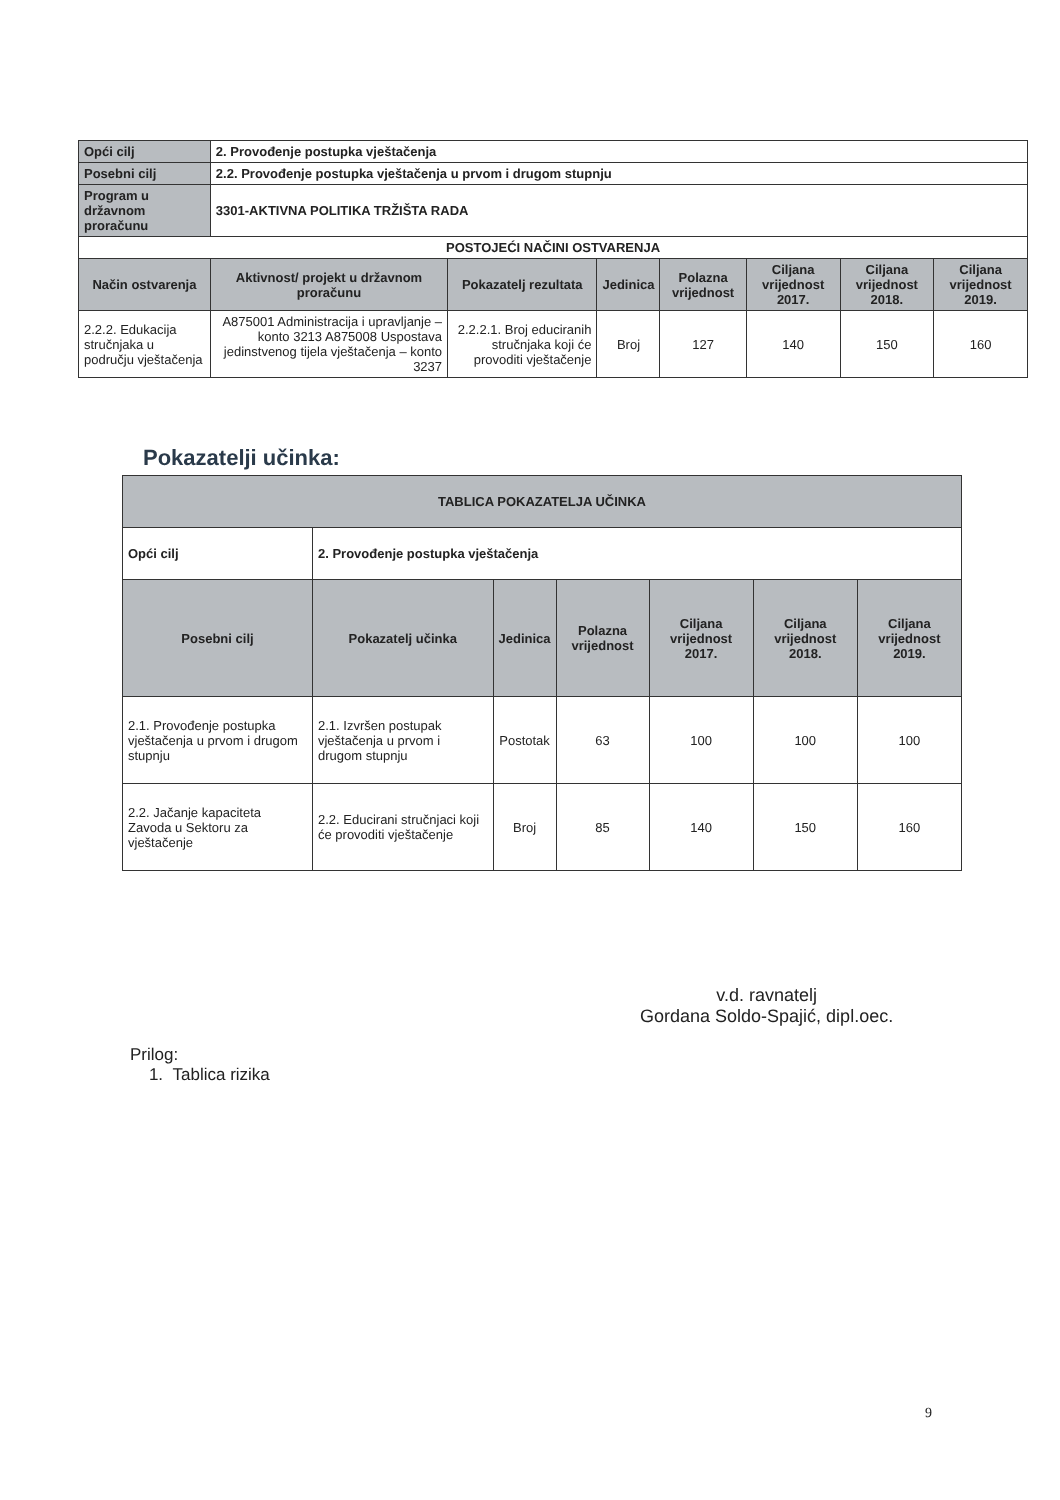| Opći cilj | 2. Provođenje postupka vještačenja | | | | | | |
| Posebni cilj | 2.2. Provođenje postupka vještačenja u prvom i drugom stupnju | | | | | | |
| Program u državnom proračunu | 3301-AKTIVNA POLITIKA TRŽIŠTA RADA | | | | | | |
| POSTOJEĆI NAČINI OSTVARENJA | | | | | | | |
| Način ostvarenja | Aktivnost/ projekt u državnom proračunu | Pokazatelj rezultata | Jedinica | Polazna vrijednost | Ciljana vrijednost 2017. | Ciljana vrijednost 2018. | Ciljana vrijednost 2019. |
| 2.2.2. Edukacija stručnjaka u području vještačenja | A875001 Administracija i upravljanje – konto 3213 A875008 Uspostava jedinstvenog tijela vještačenja – konto 3237 | 2.2.2.1. Broj educiranih stručnjaka koji će provoditi vještačenje | Broj | 127 | 140 | 150 | 160 |
Pokazatelji učinka:
| TABLICA POKAZATELJA UČINKA | | | | | | |
| Opći cilj | 2. Provođenje postupka vještačenja | | | | | |
| Posebni cilj | Pokazatelj učinka | Jedinica | Polazna vrijednost | Ciljana vrijednost 2017. | Ciljana vrijednost 2018. | Ciljana vrijednost 2019. |
| 2.1. Provođenje postupka vještačenja u prvom i drugom stupnju | 2.1. Izvršen postupak vještačenja u prvom i drugom stupnju | Postotak | 63 | 100 | 100 | 100 |
| 2.2. Jačanje kapaciteta Zavoda u Sektoru za vještačenje | 2.2. Educirani stručnjaci koji će provoditi vještačenje | Broj | 85 | 140 | 150 | 160 |
v.d. ravnatelj
Gordana Soldo-Spajić, dipl.oec.
Prilog:
1. Tablica rizika
9